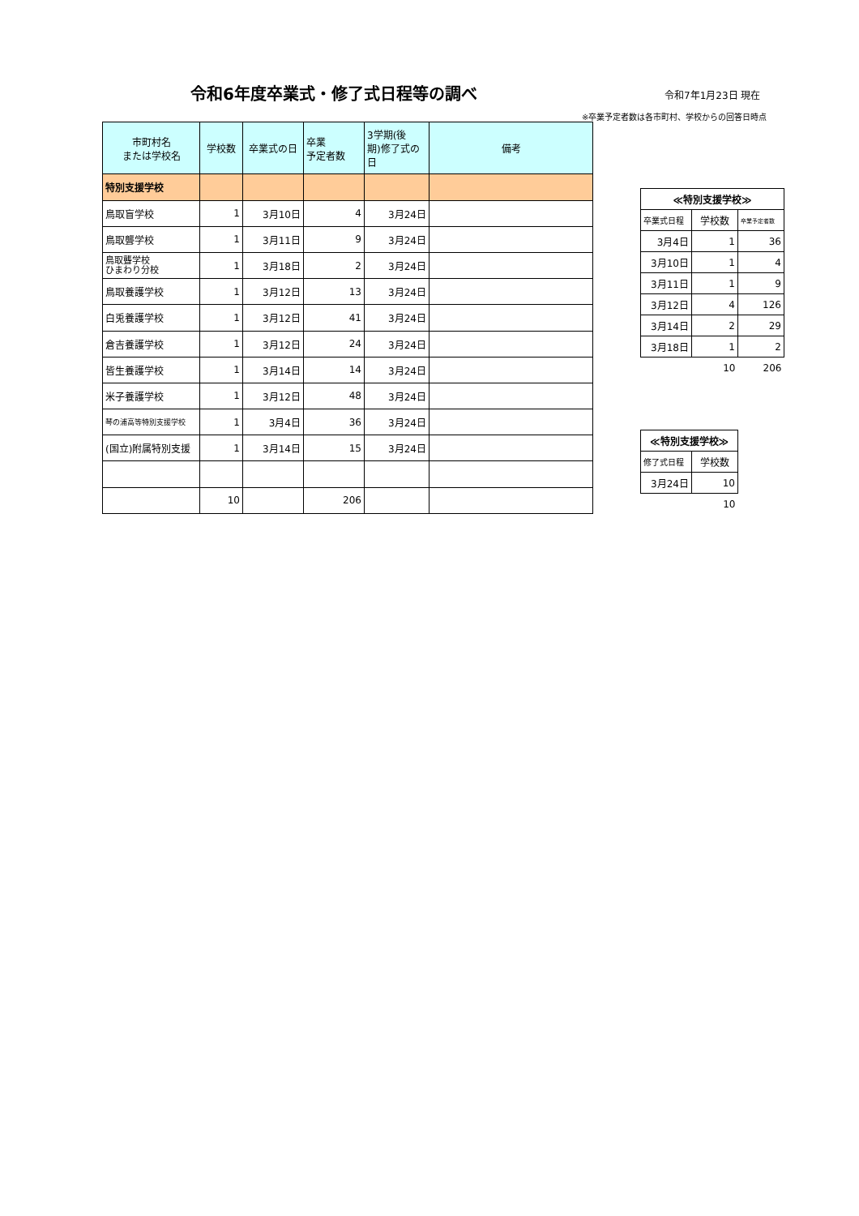令和6年度卒業式・修了式日程等の調べ 令和7年1月23日 現在
※卒業予定者数は各市町村、学校からの回答日時点
| 市町村名 または学校名 | 学校数 | 卒業式の日 | 卒業 予定者数 | 3学期(後 期)修了式の 日 | 備考 |
| --- | --- | --- | --- | --- | --- |
| 特別支援学校 | | | | | |
| 鳥取盲学校 | 1 | 3月10日 | 4 | 3月24日 | |
| 鳥取聾学校 | 1 | 3月11日 | 9 | 3月24日 | |
| 鳥取聾学校 ひまわり分校 | 1 | 3月18日 | 2 | 3月24日 | |
| 鳥取養護学校 | 1 | 3月12日 | 13 | 3月24日 | |
| 白兎養護学校 | 1 | 3月12日 | 41 | 3月24日 | |
| 倉吉養護学校 | 1 | 3月12日 | 24 | 3月24日 | |
| 皆生養護学校 | 1 | 3月14日 | 14 | 3月24日 | |
| 米子養護学校 | 1 | 3月12日 | 48 | 3月24日 | |
| 琴の浦高等特別支援学校 | 1 | 3月4日 | 36 | 3月24日 | |
| (国立)附属特別支援 | 1 | 3月14日 | 15 | 3月24日 | |
| | 10 | | 206 | | |
| ≪特別支援学校≫ | | |
| 卒業式日程 | 学校数 | 卒業予定者数 |
| 3月4日 | 1 | 36 |
| 3月10日 | 1 | 4 |
| 3月11日 | 1 | 9 |
| 3月12日 | 4 | 126 |
| 3月14日 | 2 | 29 |
| 3月18日 | 1 | 2 |
| | 10 | 206 |
| ≪特別支援学校≫ | |
| 修了式日程 | 学校数 |
| 3月24日 | 10 |
| | 10 |